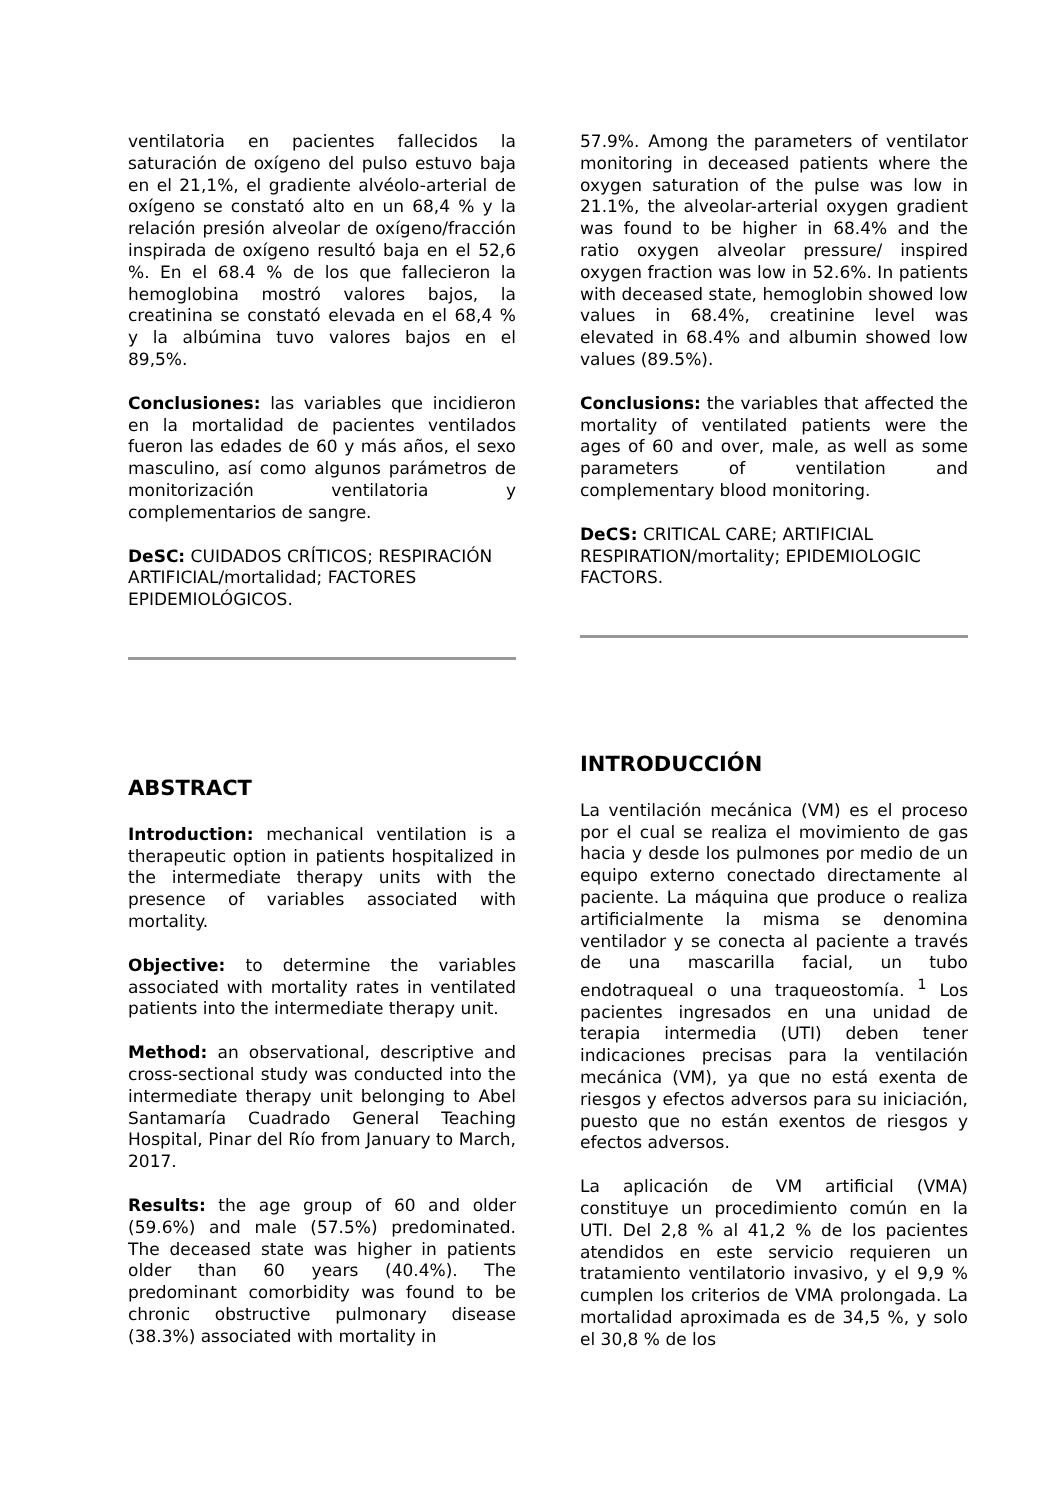ventilatoria en pacientes fallecidos la saturación de oxígeno del pulso estuvo baja en el 21,1%, el gradiente alvéolo-arterial de oxígeno se constató alto en un 68,4 % y la relación presión alveolar de oxígeno/fracción inspirada de oxígeno resultó baja en el 52,6 %. En el 68.4 % de los que fallecieron la hemoglobina mostró valores bajos, la creatinina se constató elevada en el 68,4 % y la albúmina tuvo valores bajos en el 89,5%.
Conclusiones: las variables que incidieron en la mortalidad de pacientes ventilados fueron las edades de 60 y más años, el sexo masculino, así como algunos parámetros de monitorización ventilatoria y complementarios de sangre.
DeSC: CUIDADOS CRÍTICOS; RESPIRACIÓN ARTIFICIAL/mortalidad; FACTORES EPIDEMIOLÓGICOS.
57.9%. Among the parameters of ventilator monitoring in deceased patients where the oxygen saturation of the pulse was low in 21.1%, the alveolar-arterial oxygen gradient was found to be higher in 68.4% and the ratio oxygen alveolar pressure/ inspired oxygen fraction was low in 52.6%. In patients with deceased state, hemoglobin showed low values in 68.4%, creatinine level was elevated in 68.4% and albumin showed low values (89.5%).
Conclusions: the variables that affected the mortality of ventilated patients were the ages of 60 and over, male, as well as some parameters of ventilation and complementary blood monitoring.
DeCS: CRITICAL CARE; ARTIFICIAL RESPIRATION/mortality; EPIDEMIOLOGIC FACTORS.
ABSTRACT
Introduction: mechanical ventilation is a therapeutic option in patients hospitalized in the intermediate therapy units with the presence of variables associated with mortality.
Objective: to determine the variables associated with mortality rates in ventilated patients into the intermediate therapy unit.
Method: an observational, descriptive and cross-sectional study was conducted into the intermediate therapy unit belonging to Abel Santamaría Cuadrado General Teaching Hospital, Pinar del Río from January to March, 2017.
Results: the age group of 60 and older (59.6%) and male (57.5%) predominated. The deceased state was higher in patients older than 60 years (40.4%). The predominant comorbidity was found to be chronic obstructive pulmonary disease (38.3%) associated with mortality in
INTRODUCCIÓN
La ventilación mecánica (VM) es el proceso por el cual se realiza el movimiento de gas hacia y desde los pulmones por medio de un equipo externo conectado directamente al paciente. La máquina que produce o realiza artificialmente la misma se denomina ventilador y se conecta al paciente a través de una mascarilla facial, un tubo endotraqueal o una traqueostomía. <sup>1</sup> Los pacientes ingresados en una unidad de terapia intermedia (UTI) deben tener indicaciones precisas para la ventilación mecánica (VM), ya que no está exenta de riesgos y efectos adversos para su iniciación, puesto que no están exentos de riesgos y efectos adversos.
La aplicación de VM artificial (VMA) constituye un procedimiento común en la UTI. Del 2,8 % al 41,2 % de los pacientes atendidos en este servicio requieren un tratamiento ventilatorio invasivo, y el 9,9 % cumplen los criterios de VMA prolongada. La mortalidad aproximada es de 34,5 %, y solo el 30,8 % de los